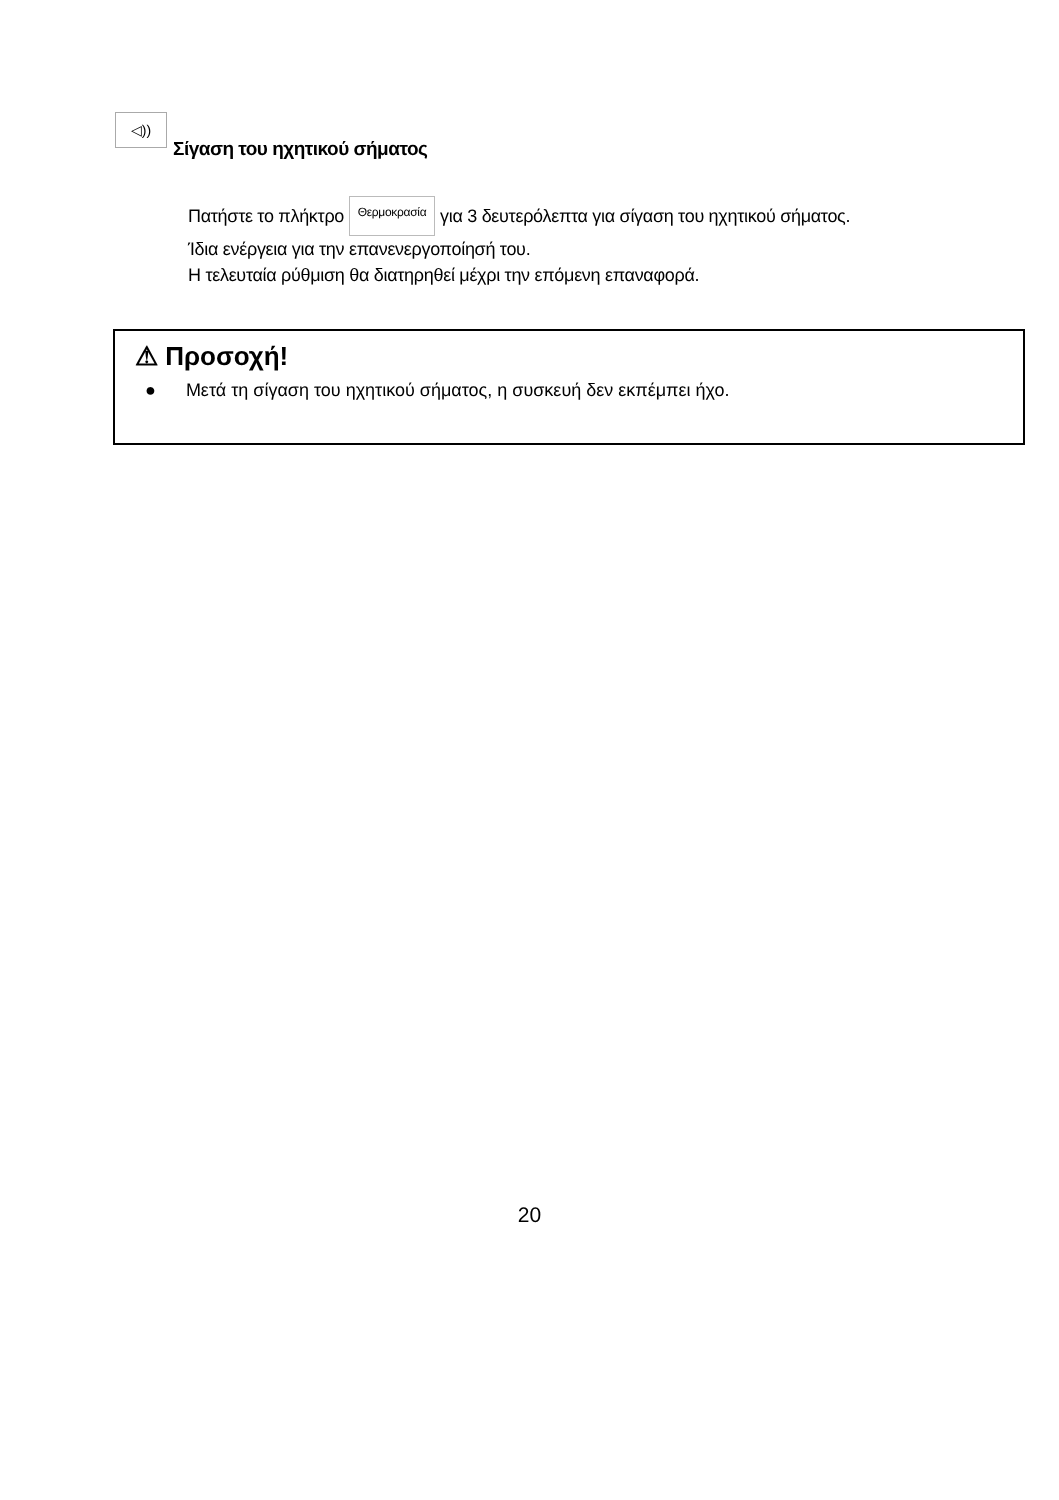◁))
Σίγαση του ηχητικού σήματος
Πατήστε το πλήκτρο Θερμοκρασία για 3 δευτερόλεπτα για σίγαση του ηχητικού σήματος.
Ίδια ενέργεια για την επανενεργοποίησή του.
Η τελευταία ρύθμιση θα διατηρηθεί μέχρι την επόμενη επαναφορά.
⚠ Προσοχή!
● Μετά τη σίγαση του ηχητικού σήματος, η συσκευή δεν εκπέμπει ήχο.
20